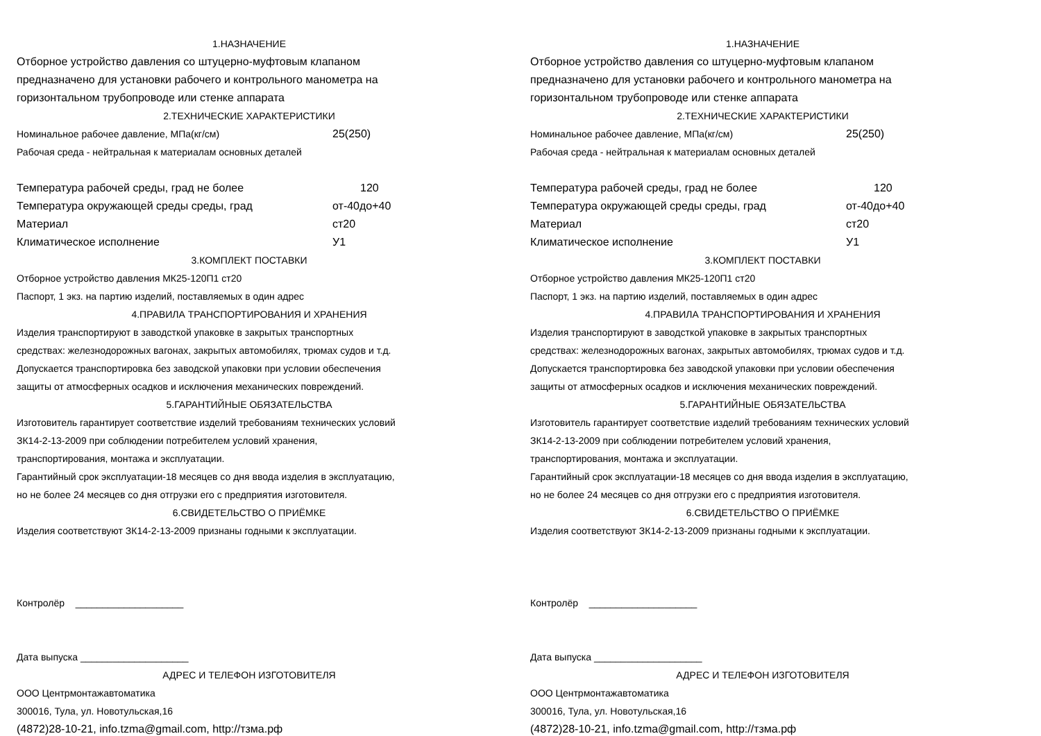1.НАЗНАЧЕНИЕ
Отборное устройство давления со штуцерно-муфтовым клапаном
предназначено для установки рабочего и контрольного манометра на
горизонтальном трубопроводе или стенке аппарата
2.ТЕХНИЧЕСКИЕ ХАРАКТЕРИСТИКИ
Номинальное рабочее давление, МПа(кг/см) 25(250)
Рабочая среда - нейтральная к материалам основных деталей
Температура рабочей среды, град не более 120
Температура окружающей среды среды, град от-40до+40
Материал ст20
Климатическое исполнение У1
3.КОМПЛЕКТ ПОСТАВКИ
Отборное устройство давления МК25-120П1 ст20
Паспорт, 1 экз. на партию изделий, поставляемых в один адрес
4.ПРАВИЛА ТРАНСПОРТИРОВАНИЯ И ХРАНЕНИЯ
Изделия транспортируют в заводсткой упаковке в закрытых транспортных
средствах: железнодорожных вагонах, закрытых автомобилях, трюмах судов и т.д.
Допускается транспортировка без заводской упаковки при условии обеспечения
защиты от атмосферных осадков и исключения механических повреждений.
5.ГАРАНТИЙНЫЕ ОБЯЗАТЕЛЬСТВА
Изготовитель гарантирует соответствие изделий требованиям технических условий
ЗК14-2-13-2009 при соблюдении потребителем условий хранения,
транспортирования, монтажа и эксплуатации.
Гарантийный срок эксплуатации-18 месяцев со дня ввода изделия в эксплуатацию,
но не более 24 месяцев со дня отгрузки его с предприятия изготовителя.
6.СВИДЕТЕЛЬСТВО О ПРИЁМКЕ
Изделия соответствуют ЗК14-2-13-2009 признаны годными к эксплуатации.
Контролёр ____________________
Дата выпуска ____________________
АДРЕС И ТЕЛЕФОН ИЗГОТОВИТЕЛЯ
ООО Центрмонтажавтоматика
300016, Тула, ул. Новотульская,16
(4872)28-10-21, info.tzma@gmail.com, http://тзма.рф
1.НАЗНАЧЕНИЕ
Отборное устройство давления со штуцерно-муфтовым клапаном
предназначено для установки рабочего и контрольного манометра на
горизонтальном трубопроводе или стенке аппарата
2.ТЕХНИЧЕСКИЕ ХАРАКТЕРИСТИКИ
Номинальное рабочее давление, МПа(кг/см) 25(250)
Рабочая среда - нейтральная к материалам основных деталей
Температура рабочей среды, град не более 120
Температура окружающей среды среды, град от-40до+40
Материал ст20
Климатическое исполнение У1
3.КОМПЛЕКТ ПОСТАВКИ
Отборное устройство давления МК25-120П1 ст20
Паспорт, 1 экз. на партию изделий, поставляемых в один адрес
4.ПРАВИЛА ТРАНСПОРТИРОВАНИЯ И ХРАНЕНИЯ
Изделия транспортируют в заводсткой упаковке в закрытых транспортных
средствах: железнодорожных вагонах, закрытых автомобилях, трюмах судов и т.д.
Допускается транспортировка без заводской упаковки при условии обеспечения
защиты от атмосферных осадков и исключения механических повреждений.
5.ГАРАНТИЙНЫЕ ОБЯЗАТЕЛЬСТВА
Изготовитель гарантирует соответствие изделий требованиям технических условий
ЗК14-2-13-2009 при соблюдении потребителем условий хранения,
транспортирования, монтажа и эксплуатации.
Гарантийный срок эксплуатации-18 месяцев со дня ввода изделия в эксплуатацию,
но не более 24 месяцев со дня отгрузки его с предприятия изготовителя.
6.СВИДЕТЕЛЬСТВО О ПРИЁМКЕ
Изделия соответствуют ЗК14-2-13-2009 признаны годными к эксплуатации.
Контролёр ____________________
Дата выпуска ____________________
АДРЕС И ТЕЛЕФОН ИЗГОТОВИТЕЛЯ
ООО Центрмонтажавтоматика
300016, Тула, ул. Новотульская,16
(4872)28-10-21, info.tzma@gmail.com, http://тзма.рф